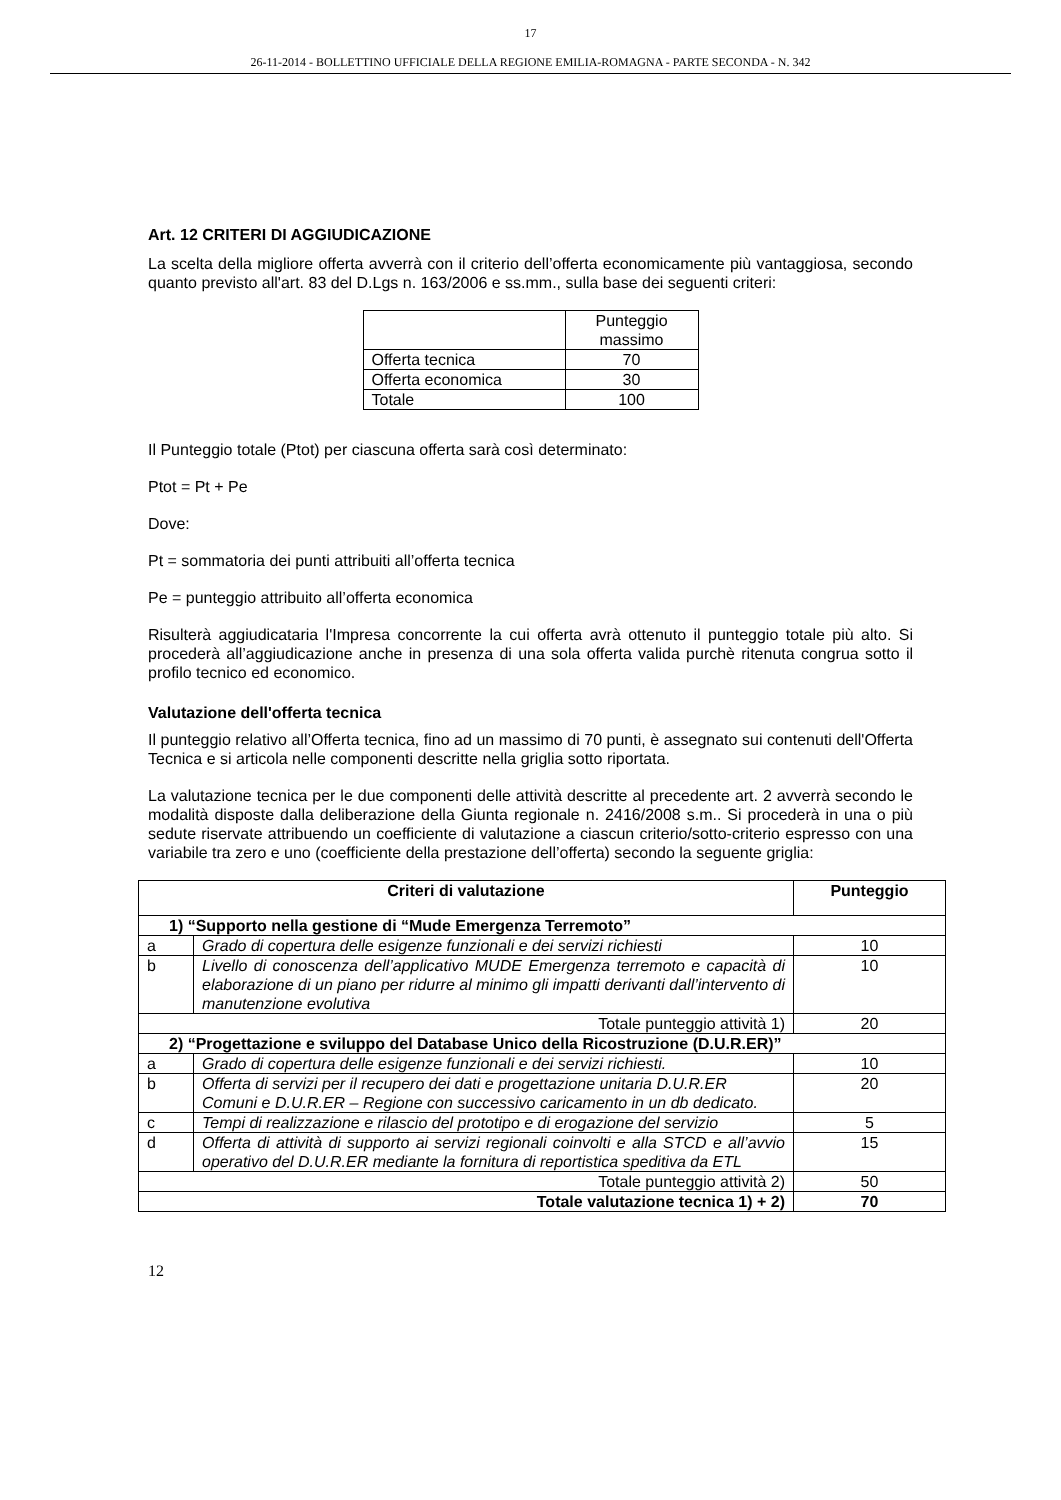17
26-11-2014 - BOLLETTINO UFFICIALE DELLA REGIONE EMILIA-ROMAGNA - PARTE SECONDA - N. 342
Art. 12 CRITERI DI AGGIUDICAZIONE
La scelta della migliore offerta avverrà con il criterio dell’offerta economicamente più vantaggiosa, secondo quanto previsto all'art. 83 del D.Lgs n. 163/2006 e ss.mm., sulla base dei seguenti criteri:
| | Punteggio massimo |
| Offerta tecnica | 70 |
| Offerta economica | 30 |
| Totale | 100 |
Il Punteggio totale (Ptot) per ciascuna offerta sarà così determinato:
Ptot = Pt + Pe
Dove:
Pt = sommatoria dei punti attribuiti all’offerta tecnica
Pe = punteggio attribuito all’offerta economica
Risulterà aggiudicataria l'Impresa concorrente la cui offerta avrà ottenuto il punteggio totale più alto. Si procederà all’aggiudicazione anche in presenza di una sola offerta valida purchè ritenuta congrua sotto il profilo tecnico ed economico.
Valutazione dell'offerta tecnica
Il punteggio relativo all’Offerta tecnica, fino ad un massimo di 70 punti, è assegnato sui contenuti dell'Offerta Tecnica e si articola nelle componenti descritte nella griglia sotto riportata.
La valutazione tecnica per le due componenti delle attività descritte al precedente art. 2 avverrà secondo le modalità disposte dalla deliberazione della Giunta regionale n. 2416/2008 s.m.. Si procederà in una o più sedute riservate attribuendo un coefficiente di valutazione a ciascun criterio/sotto-criterio espresso con una variabile tra zero e uno (coefficiente della prestazione dell’offerta) secondo la seguente griglia:
| Criteri di valutazione | | Punteggio |
| --- | --- | --- |
| 1) “Supporto nella gestione di “Mude Emergenza Terremoto” | | |
| a | Grado di copertura delle esigenze funzionali e dei servizi richiesti | 10 |
| b | Livello di conoscenza dell’applicativo MUDE Emergenza terremoto e capacità di elaborazione di un piano per ridurre al minimo gli impatti derivanti dall’intervento di manutenzione evolutiva | 10 |
| Totale punteggio attività 1) | | 20 |
| 2) “Progettazione e sviluppo del Database Unico della Ricostruzione (D.U.R.ER)” | | |
| a | Grado di copertura delle esigenze funzionali e dei servizi richiesti. | 10 |
| b | Offerta di servizi per il recupero dei dati e progettazione unitaria D.U.R.ER Comuni e D.U.R.ER – Regione con successivo caricamento in un db dedicato. | 20 |
| c | Tempi di realizzazione e rilascio del prototipo e di erogazione del servizio | 5 |
| d | Offerta di attività di supporto ai servizi regionali coinvolti e alla STCD e all’avvio operativo del D.U.R.ER mediante la fornitura di reportistica speditiva da ETL | 15 |
| Totale punteggio attività 2) | | 50 |
| Totale valutazione tecnica 1) + 2) | | 70 |
12